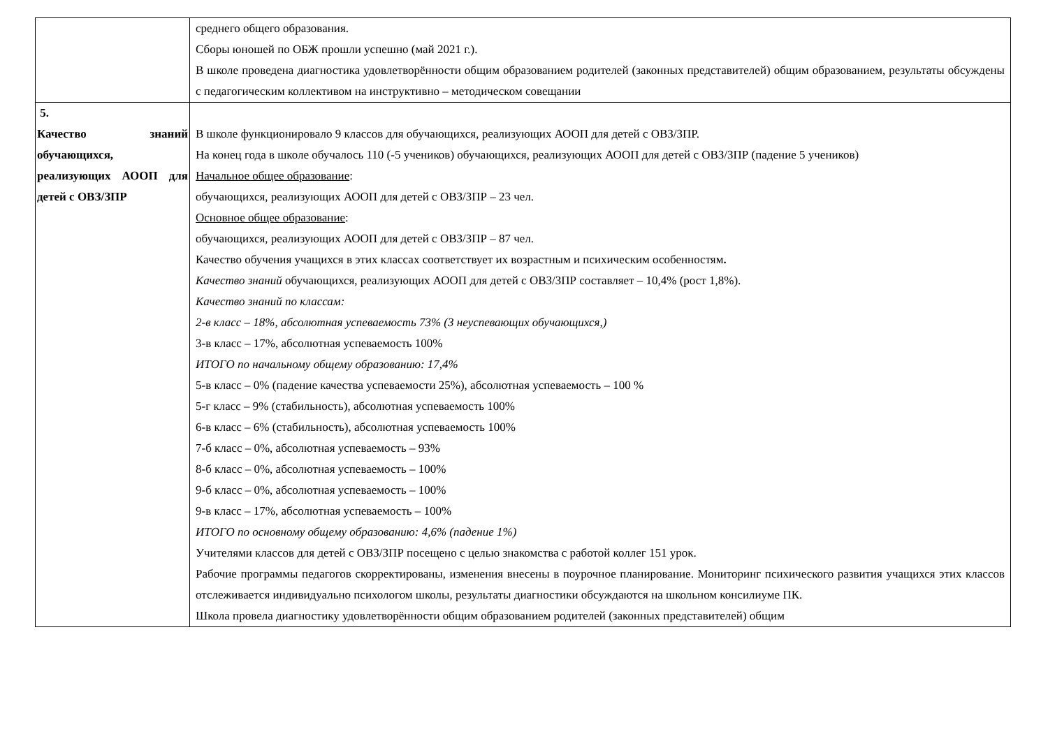| | среднего общего образования. Сборы юношей по ОБЖ прошли успешно (май 2021 г.). В школе проведена диагностика удовлетворённости общим образованием родителей (законных представителей) общим образованием, результаты обсуждены с педагогическим коллективом на инструктивно – методическом совещании |
| 5. Качество знаний обучающихся, реализующих АООП для детей с ОВЗ/ЗПР | В школе функционировало 9 классов для обучающихся, реализующих АООП для детей с ОВЗ/ЗПР. На конец года в школе обучалось 110 (-5 учеников) обучающихся, реализующих АООП для детей с ОВЗ/ЗПР (падение 5 учеников) Начальное общее образование : обучающихся, реализующих АООП для детей с ОВЗ/ЗПР – 23 чел. Основное общее образование : обучающихся, реализующих АООП для детей с ОВЗ/ЗПР – 87 чел. Качество обучения учащихся в этих классах соответствует их возрастным и психическим особенностям . Качество знаний обучающихся, реализующих АООП для детей с ОВЗ/ЗПР составляет – 10,4% (рост 1,8%). Качество знаний по классам: 2-в класс – 18%, абсолютная успеваемость 73% (3 неуспевающих обучающихся,) 3-в класс – 17%, абсолютная успеваемость 100% ИТОГО по начальному общему образованию: 17,4% 5-в класс – 0% (падение качества успеваемости 25%), абсолютная успеваемость – 100 % 5-г класс – 9% (стабильность), абсолютная успеваемость 100% 6-в класс – 6% (стабильность), абсолютная успеваемость 100% 7-б класс – 0%, абсолютная успеваемость – 93% 8-б класс – 0%, абсолютная успеваемость – 100% 9-б класс – 0%, абсолютная успеваемость – 100% 9-в класс – 17%, абсолютная успеваемость – 100% ИТОГО по основному общему образованию: 4,6% (падение 1%) Учителями классов для детей с ОВЗ/ЗПР посещено с целью знакомства с работой коллег 151 урок. Рабочие программы педагогов скорректированы, изменения внесены в поурочное планирование. Мониторинг психического развития учащихся этих классов отслеживается индивидуально психологом школы, результаты диагностики обсуждаются на школьном консилиуме ПК. Школа провела диагностику удовлетворённости общим образованием родителей (законных представителей) общим |